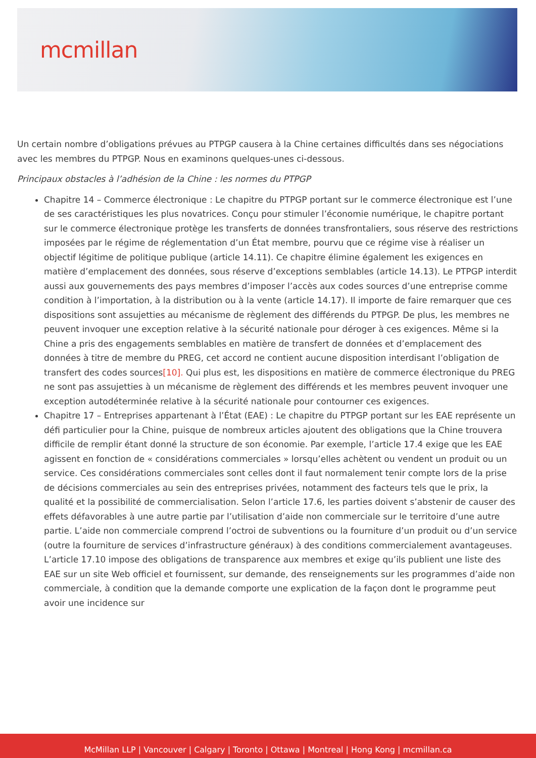mcmillan
Un certain nombre d’obligations prévues au PTPGP causera à la Chine certaines difficultés dans ses négociations avec les membres du PTPGP. Nous en examinons quelques-unes ci-dessous.
Principaux obstacles à l’adhésion de la Chine : les normes du PTPGP
Chapitre 14 – Commerce électronique : Le chapitre du PTPGP portant sur le commerce électronique est l’une de ses caractéristiques les plus novatrices. Conçu pour stimuler l’économie numérique, le chapitre portant sur le commerce électronique protège les transferts de données transfrontaliers, sous réserve des restrictions imposées par le régime de réglementation d’un État membre, pourvu que ce régime vise à réaliser un objectif légitime de politique publique (article 14.11). Ce chapitre élimine également les exigences en matière d’emplacement des données, sous réserve d’exceptions semblables (article 14.13). Le PTPGP interdit aussi aux gouvernements des pays membres d’imposer l’accès aux codes sources d’une entreprise comme condition à l’importation, à la distribution ou à la vente (article 14.17). Il importe de faire remarquer que ces dispositions sont assujetties au mécanisme de règlement des différends du PTPGP. De plus, les membres ne peuvent invoquer une exception relative à la sécurité nationale pour déroger à ces exigences. Même si la Chine a pris des engagements semblables en matière de transfert de données et d’emplacement des données à titre de membre du PREG, cet accord ne contient aucune disposition interdisant l’obligation de transfert des codes sources[10]. Qui plus est, les dispositions en matière de commerce électronique du PREG ne sont pas assujetties à un mécanisme de règlement des différends et les membres peuvent invoquer une exception autodéterminée relative à la sécurité nationale pour contourner ces exigences.
Chapitre 17 – Entreprises appartenant à l’État (EAE) : Le chapitre du PTPGP portant sur les EAE représente un défi particulier pour la Chine, puisque de nombreux articles ajoutent des obligations que la Chine trouvera difficile de remplir étant donné la structure de son économie. Par exemple, l’article 17.4 exige que les EAE agissent en fonction de « considérations commerciales » lorsqu’elles achètent ou vendent un produit ou un service. Ces considérations commerciales sont celles dont il faut normalement tenir compte lors de la prise de décisions commerciales au sein des entreprises privées, notamment des facteurs tels que le prix, la qualité et la possibilité de commercialisation. Selon l’article 17.6, les parties doivent s’abstenir de causer des effets défavorables à une autre partie par l’utilisation d’aide non commerciale sur le territoire d’une autre partie. L’aide non commerciale comprend l’octroi de subventions ou la fourniture d’un produit ou d’un service (outre la fourniture de services d’infrastructure généraux) à des conditions commercialement avantageuses. L’article 17.10 impose des obligations de transparence aux membres et exige qu’ils publient une liste des EAE sur un site Web officiel et fournissent, sur demande, des renseignements sur les programmes d’aide non commerciale, à condition que la demande comporte une explication de la façon dont le programme peut avoir une incidence sur
McMillan LLP | Vancouver | Calgary | Toronto | Ottawa | Montreal | Hong Kong | mcmillan.ca